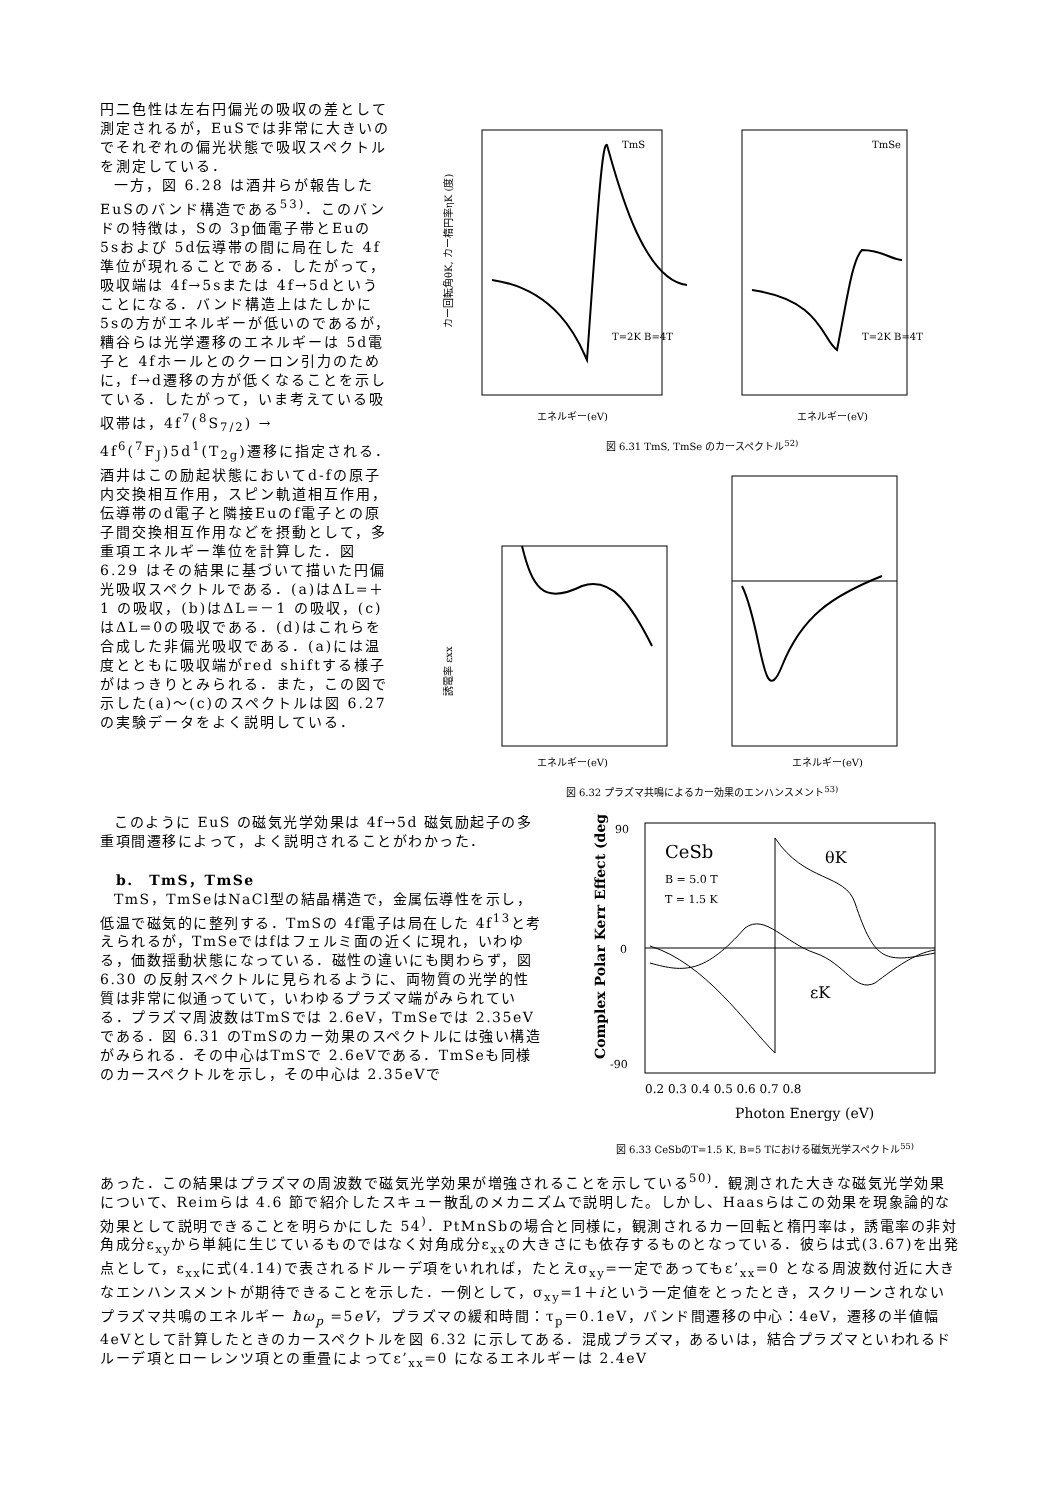円二色性は左右円偏光の吸収の差として測定されるが，EuSでは非常に大きいのでそれぞれの偏光状態で吸収スペクトルを測定している．
一方，図 6.28 は酒井らが報告したEuSのバンド構造である<sup>53)</sup>．このバンドの特徴は，Sの 3p価電子帯とEuの 5sおよび 5d伝導帯の間に局在した 4f準位が現れることである．したがって，吸収端は 4f→5sまたは 4f→5dということになる．バンド構造上はたしかに 5sの方がエネルギーが低いのであるが，糟谷らは光学遷移のエネルギーは 5d電子と 4fホールとのクーロン引力のために，f→d遷移の方が低くなることを示している．したがって，いま考えている吸収帯は，4f<sup>7</sup>(<sup>8</sup>S<sub>7/2</sub>) → 4f<sup>6</sup>(<sup>7</sup>F<sub>J</sub>)5d<sup>1</sup>(T<sub>2g</sub>)遷移に指定される．酒井はこの励起状態においてd-fの原子内交換相互作用，スピン軌道相互作用，伝導帯のd電子と隣接Euのf電子との原子間交換相互作用などを摂動として，多重項エネルギー準位を計算した．図 6.29 はその結果に基づいて描いた円偏光吸収スペクトルである．(a)はΔL=＋1 の吸収，(b)はΔL=－1 の吸収，(c)はΔL=0の吸収である．(d)はこれらを合成した非偏光吸収である．(a)には温度とともに吸収端がred shiftする様子がはっきりとみられる．また，この図で示した(a)～(c)のスペクトルは図 6.27 の実験データをよく説明している．
TmS
T=2K B=4T
カー回転角θK, カー楕円率ηK (度)
エネルギー(eV)
TmSe
T=2K B=4T
エネルギー(eV)
図 6.31 TmS, TmSe のカースペクトル<sup>52)</sup>
誘電率 εxx
エネルギー(eV)
エネルギー(eV)
図 6.32 プラズマ共鳴によるカー効果のエンハンスメント<sup>53)</sup>
このように EuS の磁気光学効果は 4f→5d 磁気励起子の多重項間遷移によって，よく説明されることがわかった．
b.　TmS，TmSe
TmS，TmSeはNaCl型の結晶構造で，金属伝導性を示し，低温で磁気的に整列する．TmSの 4f電子は局在した 4f<sup>13</sup>と考えられるが，TmSeではfはフェルミ面の近くに現れ，いわゆる，価数揺動状態になっている．磁性の違いにも関わらず，図 6.30 の反射スペクトルに見られるように、両物質の光学的性質は非常に似通っていて，いわゆるプラズマ端がみられている．プラズマ周波数はTmSでは 2.6eV，TmSeでは 2.35eVである．図 6.31 のTmSのカー効果のスペクトルには強い構造がみられる．その中心はTmSで 2.6eVである．TmSeも同様のカースペクトルを示し，その中心は 2.35eVで
CeSb
B = 5.0 T
T = 1.5 K
θK
εK
Complex Polar Kerr Effect (deg)
0.2 0.3 0.4 0.5 0.6 0.7 0.8
Photon Energy (eV)
90
0
-90
図 6.33 CeSbのT=1.5 K, B=5 Tにおける磁気光学スペクトル<sup>55)</sup>
あった．この結果はプラズマの周波数で磁気光学効果が増強されることを示している<sup>50)</sup>．観測された大きな磁気光学効果について、Reimらは 4.6 節で紹介したスキュー散乱のメカニズムで説明した。しかし、Haasらはこの効果を現象論的な効果として説明できることを明らかにした 54<sup>)</sup>．PtMnSbの場合と同様に，観測されるカー回転と楕円率は，誘電率の非対角成分ε<sub>xy</sub>から単純に生じているものではなく対角成分ε<sub>xx</sub>の大きさにも依存するものとなっている．彼らは式(3.67)を出発点として，ε<sub>xx</sub>に式(4.14)で表されるドルーデ項をいれれば，たとえσ<sub>xy</sub>=一定であってもε’<sub>xx</sub>=0 となる周波数付近に大きなエンハンスメントが期待できることを示した．一例として，σ<sub>xy</sub>=1＋iという一定値をとったとき，スクリーンされないプラズマ共鳴のエネルギー ħω<sub>p</sub> =5eV，プラズマの緩和時間：τ<sub>p</sub>＝0.1eV，バンド間遷移の中心：4eV，遷移の半値幅 4eVとして計算したときのカースペクトルを図 6.32 に示してある．混成プラズマ，あるいは，結合プラズマといわれるドルーデ項とローレンツ項との重畳によってε’<sub>xx</sub>=0 になるエネルギーは 2.4eV